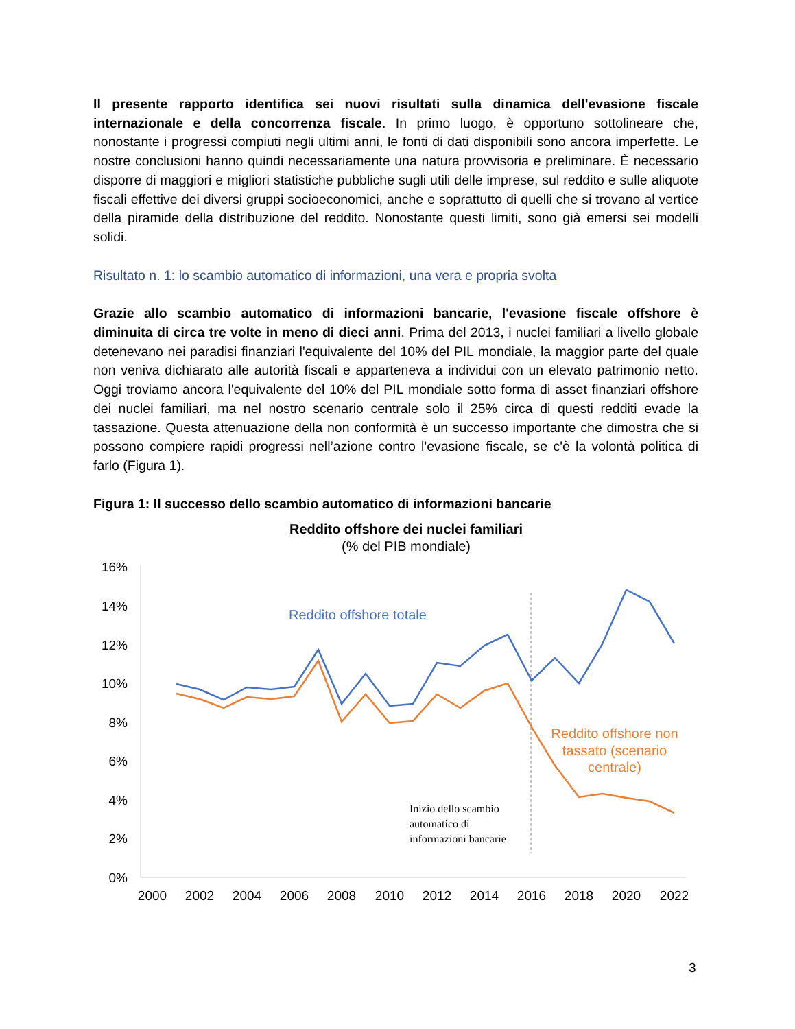Il presente rapporto identifica sei nuovi risultati sulla dinamica dell'evasione fiscale internazionale e della concorrenza fiscale. In primo luogo, è opportuno sottolineare che, nonostante i progressi compiuti negli ultimi anni, le fonti di dati disponibili sono ancora imperfette. Le nostre conclusioni hanno quindi necessariamente una natura provvisoria e preliminare. È necessario disporre di maggiori e migliori statistiche pubbliche sugli utili delle imprese, sul reddito e sulle aliquote fiscali effettive dei diversi gruppi socioeconomici, anche e soprattutto di quelli che si trovano al vertice della piramide della distribuzione del reddito. Nonostante questi limiti, sono già emersi sei modelli solidi.
Risultato n. 1: lo scambio automatico di informazioni, una vera e propria svolta
Grazie allo scambio automatico di informazioni bancarie, l'evasione fiscale offshore è diminuita di circa tre volte in meno di dieci anni. Prima del 2013, i nuclei familiari a livello globale detenevano nei paradisi finanziari l'equivalente del 10% del PIL mondiale, la maggior parte del quale non veniva dichiarato alle autorità fiscali e apparteneva a individui con un elevato patrimonio netto. Oggi troviamo ancora l'equivalente del 10% del PIL mondiale sotto forma di asset finanziari offshore dei nuclei familiari, ma nel nostro scenario centrale solo il 25% circa di questi redditi evade la tassazione. Questa attenuazione della non conformità è un successo importante che dimostra che si possono compiere rapidi progressi nell’azione contro l'evasione fiscale, se c'è la volontà politica di farlo (Figura 1).
Figura 1: Il successo dello scambio automatico di informazioni bancarie
Reddito offshore dei nuclei familiari
(% del PIB mondiale)
16%
14%
12%
10%
8%
6%
4%
2%
0%
2000
2002
2004
2006
2008
2010
2012
2014
2016
2018
2020
2022
Reddito offshore totale
Reddito offshore non
tassato (scenario
centrale)
Inizio dello scambio
automatico di
informazioni bancarie
3